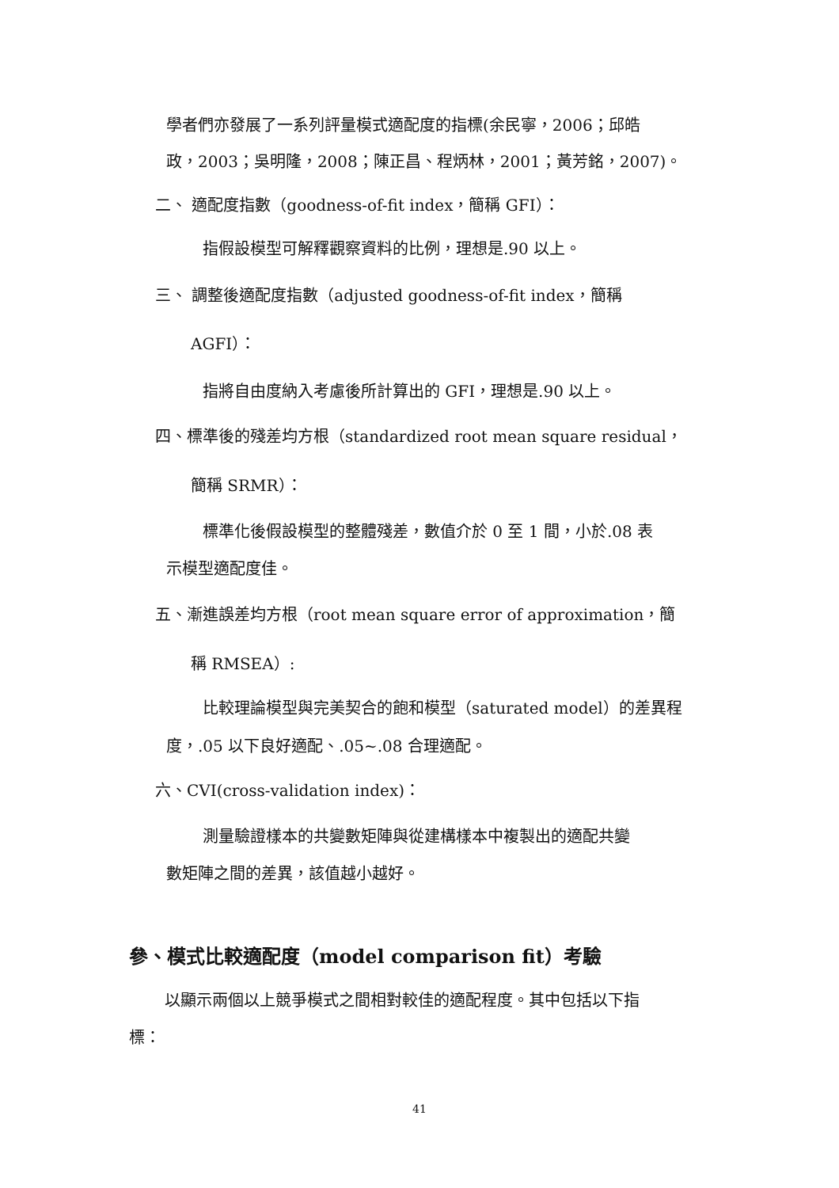學者們亦發展了一系列評量模式適配度的指標(余民寧，2006；邱皓
政，2003；吳明隆，2008；陳正昌、程炳林，2001；黃芳銘，2007)。
二、 適配度指數（goodness-of-fit index，簡稱 GFI）：
指假設模型可解釋觀察資料的比例，理想是.90 以上。
三、 調整後適配度指數（adjusted goodness-of-fit index，簡稱
AGFI）：
指將自由度納入考慮後所計算出的 GFI，理想是.90 以上。
四、標準後的殘差均方根（standardized root mean square residual，
簡稱 SRMR）：
標準化後假設模型的整體殘差，數值介於 0 至 1 間，小於.08 表
示模型適配度佳。
五、漸進誤差均方根（root mean square error of approximation，簡
稱 RMSEA）:
比較理論模型與完美契合的飽和模型（saturated model）的差異程
度，.05 以下良好適配、.05~.08 合理適配。
六、CVI(cross-validation index)：
測量驗證樣本的共變數矩陣與從建構樣本中複製出的適配共變
數矩陣之間的差異，該值越小越好。
參、模式比較適配度（model comparison fit）考驗
以顯示兩個以上競爭模式之間相對較佳的適配程度。其中包括以下指
標：
41